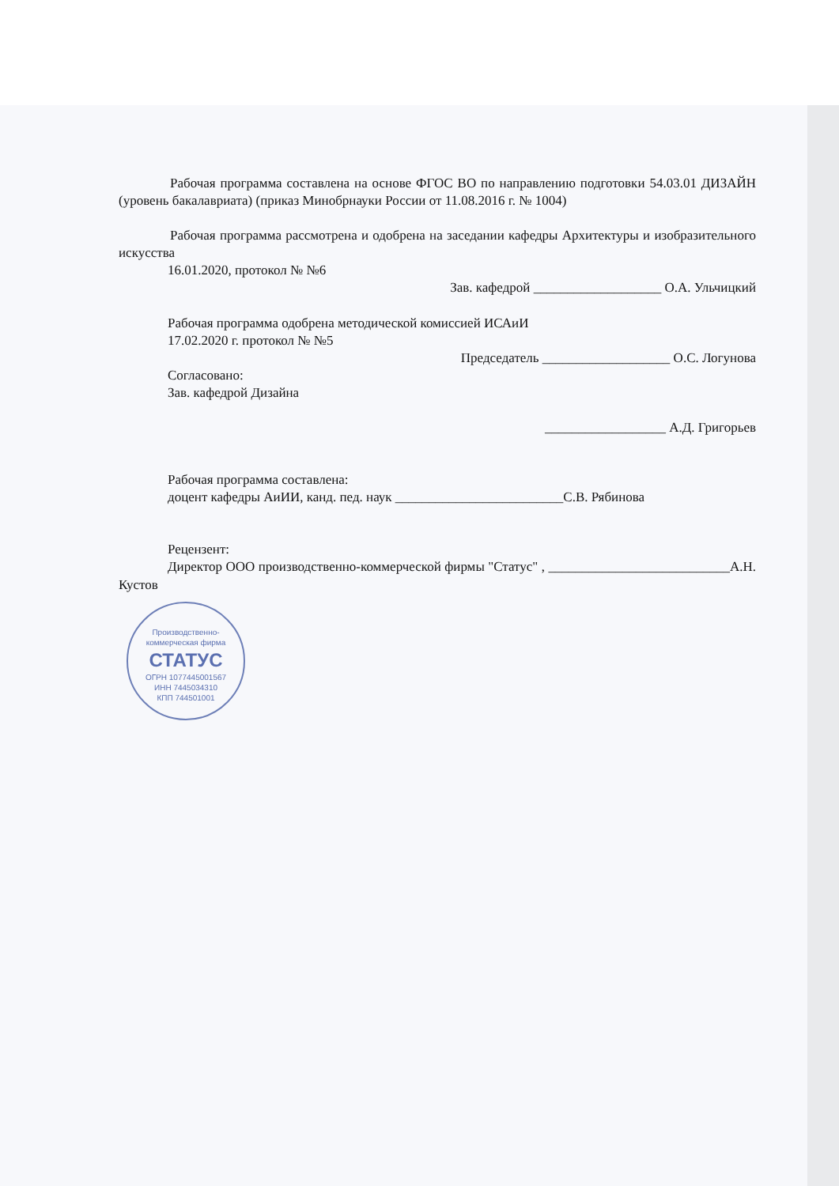Рабочая программа составлена на основе ФГОС ВО по направлению подготовки 54.03.01 ДИЗАЙН (уровень бакалавриата) (приказ Минобрнауки России от 11.08.2016 г. № 1004)
Рабочая программа рассмотрена и одобрена на заседании кафедры Архитектуры и изобразительного искусства
16.01.2020, протокол № №6
Зав. кафедрой ___________________ О.А. Ульчицкий
Рабочая программа одобрена методической комиссией ИСАиИ
17.02.2020 г. протокол № №5
Председатель ___________________ О.С. Логунова
Согласовано:
Зав. кафедрой Дизайна
__________________ А.Д. Григорьев
Рабочая программа составлена:
доцент кафедры АиИИ, канд. пед. наук _________________________С.В. Рябинова
Рецензент:
Директор ООО производственно-коммерческой фирмы "Статус" , ___________________________А.Н. Кустов
Производственно-
коммерческая фирма
СТАТУС
ОГРН 1077445001567
ИНН 7445034310
КПП 744501001